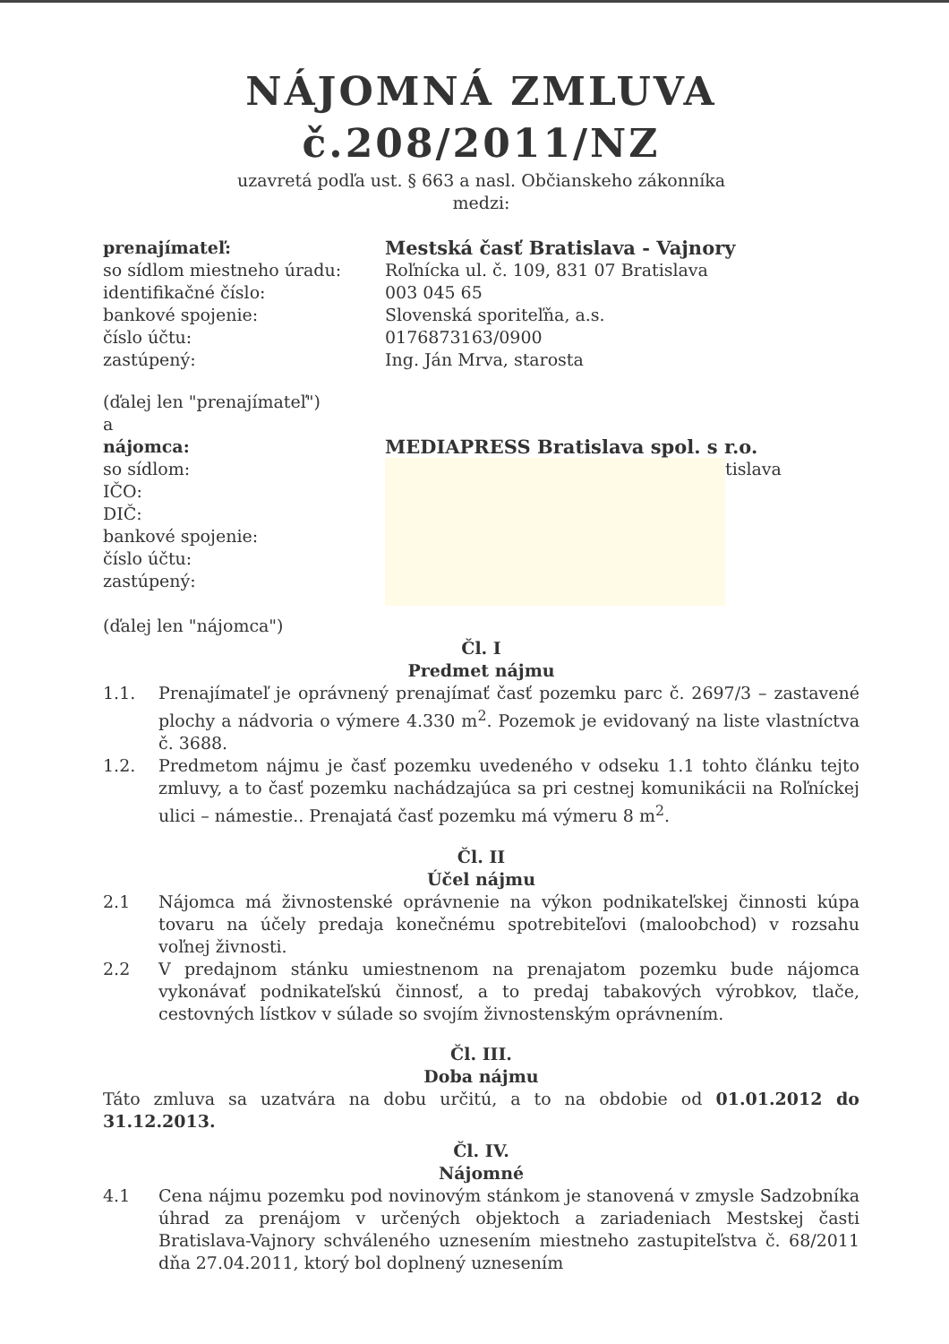NÁJOMNÁ ZMLUVA
č.208/2011/NZ
uzavretá podľa ust. § 663 a nasl. Občianskeho zákonníka
medzi:
prenajímateľ: Mestská časť Bratislava - Vajnory
so sídlom miestneho úradu:
identifikačné číslo:
bankové spojenie:
číslo účtu:
zastúpený:
Roľnícka ul. č. 109, 831 07 Bratislava
003 045 65
Slovenská sporiteľňa, a.s.
0176873163/0900
Ing. Ján Mrva, starosta
(ďalej len "prenajímateľ")
a
nájomca: MEDIAPRESS Bratislava spol. s r.o.
so sídlom:
IČO:
DIČ:
bankové spojenie:
číslo účtu:
zastúpený:
tislava
(ďalej len "nájomca")
Čl. I
Predmet nájmu
1.1. Prenajímateľ je oprávnený prenajímať časť pozemku parc č. 2697/3 – zastavené plochy a nádvoria o výmere 4.330 m<sup>2</sup>. Pozemok je evidovaný na liste vlastníctva č. 3688.
1.2. Predmetom nájmu je časť pozemku uvedeného v odseku 1.1 tohto článku tejto zmluvy, a to časť pozemku nachádzajúca sa pri cestnej komunikácii na Roľníckej ulici – námestie.. Prenajatá časť pozemku má výmeru 8 m<sup>2</sup>.
Čl. II
Účel nájmu
2.1 Nájomca má živnostenské oprávnenie na výkon podnikateľskej činnosti kúpa tovaru na účely predaja konečnému spotrebiteľovi (maloobchod) v rozsahu voľnej živnosti.
2.2 V predajnom stánku umiestnenom na prenajatom pozemku bude nájomca vykonávať podnikateľskú činnosť, a to predaj tabakových výrobkov, tlače, cestovných lístkov v súlade so svojím živnostenským oprávnením.
Čl. III.
Doba nájmu
Táto zmluva sa uzatvára na dobu určitú, a to na obdobie od 01.01.2012 do 31.12.2013.
Čl. IV.
Nájomné
4.1 Cena nájmu pozemku pod novinovým stánkom je stanovená v zmysle Sadzobníka úhrad za prenájom v určených objektoch a zariadeniach Mestskej časti Bratislava-Vajnory schváleného uznesením miestneho zastupiteľstva č. 68/2011 dňa 27.04.2011, ktorý bol doplnený uznesením